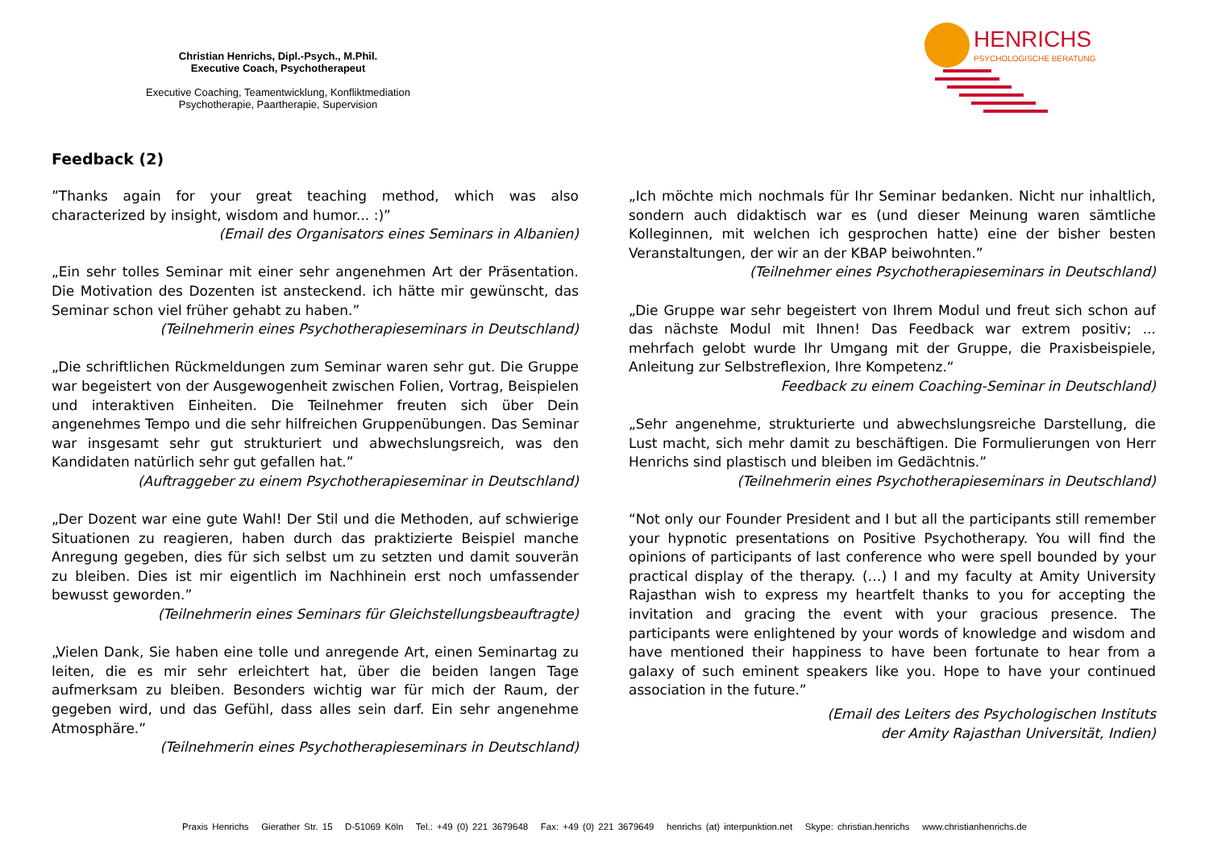Christian Henrichs, Dipl.-Psych., M.Phil.
Executive Coach, Psychotherapeut
Executive Coaching, Teamentwicklung, Konfliktmediation
Psychotherapie, Paartherapie, Supervision
HENRICHS
PSYCHOLOGISCHE BERATUNG
Feedback (2)
”Thanks again for your great teaching method, which was also characterized by insight, wisdom and humor... :)”
(Email des Organisators eines Seminars in Albanien)
„Ein sehr tolles Seminar mit einer sehr angenehmen Art der Präsentation. Die Motivation des Dozenten ist ansteckend. ich hätte mir gewünscht, das Seminar schon viel früher gehabt zu haben.”
(Teilnehmerin eines Psychotherapieseminars in Deutschland)
„Die schriftlichen Rückmeldungen zum Seminar waren sehr gut. Die Gruppe war begeistert von der Ausgewogenheit zwischen Folien, Vortrag, Beispielen und interaktiven Einheiten. Die Teilnehmer freuten sich über Dein angenehmes Tempo und die sehr hilfreichen Gruppenübungen. Das Seminar war insgesamt sehr gut strukturiert und abwechslungsreich, was den Kandidaten natürlich sehr gut gefallen hat.”
(Auftraggeber zu einem Psychotherapieseminar in Deutschland)
„Der Dozent war eine gute Wahl! Der Stil und die Methoden, auf schwierige Situationen zu reagieren, haben durch das praktizierte Beispiel manche Anregung gegeben, dies für sich selbst um zu setzten und damit souverän zu bleiben. Dies ist mir eigentlich im Nachhinein erst noch umfassender bewusst geworden.”
(Teilnehmerin eines Seminars für Gleichstellungsbeauftragte)
„Vielen Dank, Sie haben eine tolle und anregende Art, einen Seminartag zu leiten, die es mir sehr erleichtert hat, über die beiden langen Tage aufmerksam zu bleiben. Besonders wichtig war für mich der Raum, der gegeben wird, und das Gefühl, dass alles sein darf. Ein sehr angenehme Atmosphäre.”
(Teilnehmerin eines Psychotherapieseminars in Deutschland)
„Ich möchte mich nochmals für Ihr Seminar bedanken. Nicht nur inhaltlich, sondern auch didaktisch war es (und dieser Meinung waren sämtliche Kolleginnen, mit welchen ich gesprochen hatte) eine der bisher besten Veranstaltungen, der wir an der KBAP beiwohnten.”
(Teilnehmer eines Psychotherapieseminars in Deutschland)
„Die Gruppe war sehr begeistert von Ihrem Modul und freut sich schon auf das nächste Modul mit Ihnen! Das Feedback war extrem positiv; ... mehrfach gelobt wurde Ihr Umgang mit der Gruppe, die Praxisbeispiele, Anleitung zur Selbstreflexion, Ihre Kompetenz.“Feedback zu einem Coaching-Seminar in Deutschland)
„Sehr angenehme, strukturierte und abwechslungsreiche Darstellung, die Lust macht, sich mehr damit zu beschäftigen. Die Formulierungen von Herr Henrichs sind plastisch und bleiben im Gedächtnis.”
(Teilnehmerin eines Psychotherapieseminars in Deutschland)
“Not only our Founder President and I but all the participants still remember your hypnotic presentations on Positive Psychotherapy. You will find the opinions of participants of last conference who were spell bounded by your practical display of the therapy. (…) I and my faculty at Amity University Rajasthan wish to express my heartfelt thanks to you for accepting the invitation and gracing the event with your gracious presence. The participants were enlightened by your words of knowledge and wisdom and have mentioned their happiness to have been fortunate to hear from a galaxy of such eminent speakers like you. Hope to have your continued association in the future.”
(Email des Leiters des Psychologischen Instituts
der Amity Rajasthan Universität, Indien)
Praxis Henrichs Gierather Str. 15 D-51069 Köln Tel.: +49 (0) 221 3679648 Fax: +49 (0) 221 3679649 henrichs (at) interpunktion.net Skype: christian.henrichs www.christianhenrichs.de